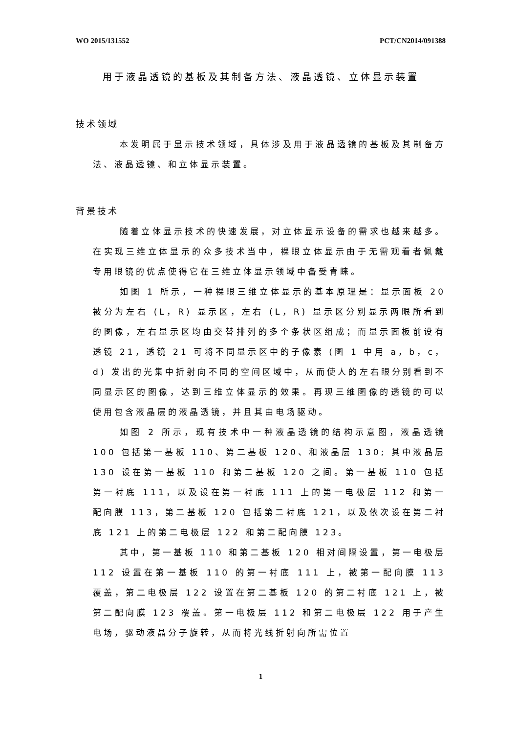WO 2015/131552 PCT/CN2014/091388
用于液晶透镜的基板及其制备方法、液晶透镜、立体显示装置
技术领域
本发明属于显示技术领域，具体涉及用于液晶透镜的基板及其制备方法、液晶透镜、和立体显示装置。
背景技术
随着立体显示技术的快速发展，对立体显示设备的需求也越来越多。在实现三维立体显示的众多技术当中，裸眼立体显示由于无需观看者佩戴专用眼镜的优点使得它在三维立体显示领域中备受青睐。
如图 1 所示，一种裸眼三维立体显示的基本原理是：显示面板 20 被分为左右 (L，R) 显示区，左右 (L，R) 显示区分别显示两眼所看到的图像，左右显示区均由交替排列的多个条状区组成；而显示面板前设有透镜 21，透镜 21 可将不同显示区中的子像素 (图 1 中用 a，b，c，d) 发出的光集中折射向不同的空间区域中，从而使人的左右眼分别看到不同显示区的图像，达到三维立体显示的效果。再现三维图像的透镜的可以使用包含液晶层的液晶透镜，并且其由电场驱动。
如图 2 所示，现有技术中一种液晶透镜的结构示意图，液晶透镜 100 包括第一基板 110、第二基板 120、和液晶层 130; 其中液晶层 130 设在第一基板 110 和第二基板 120 之间。第一基板 110 包括第一衬底 111，以及设在第一衬底 111 上的第一电极层 112 和第一配向膜 113，第二基板 120 包括第二衬底 121，以及依次设在第二衬底 121 上的第二电极层 122 和第二配向膜 123。
其中，第一基板 110 和第二基板 120 相对间隔设置，第一电极层 112 设置在第一基板 110 的第一衬底 111 上，被第一配向膜 113 覆盖，第二电极层 122 设置在第二基板 120 的第二衬底 121 上，被第二配向膜 123 覆盖。第一电极层 112 和第二电极层 122 用于产生电场，驱动液晶分子旋转，从而将光线折射向所需位置
1